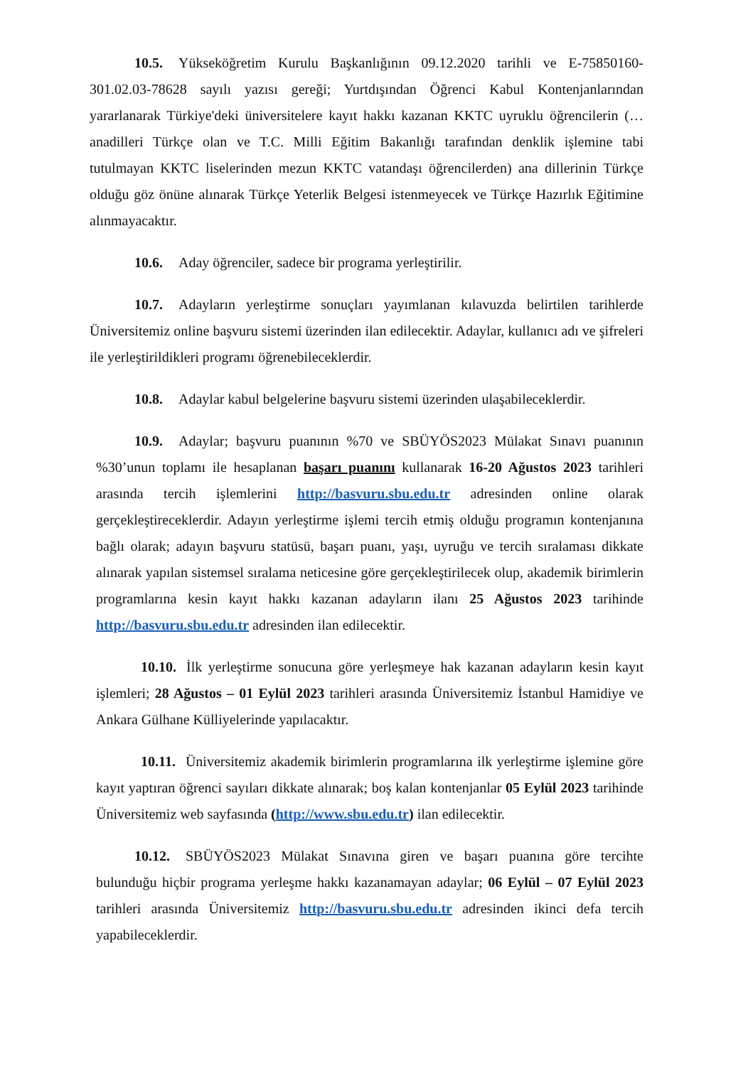10.5. Yükseköğretim Kurulu Başkanlığının 09.12.2020 tarihli ve E-75850160-301.02.03-78628 sayılı yazısı gereği; Yurtdışından Öğrenci Kabul Kontenjanlarından yararlanarak Türkiye'deki üniversitelere kayıt hakkı kazanan KKTC uyruklu öğrencilerin (…anadilleri Türkçe olan ve T.C. Milli Eğitim Bakanlığı tarafından denklik işlemine tabi tutulmayan KKTC liselerinden mezun KKTC vatandaşı öğrencilerden) ana dillerinin Türkçe olduğu göz önüne alınarak Türkçe Yeterlik Belgesi istenmeyecek ve Türkçe Hazırlık Eğitimine alınmayacaktır.
10.6. Aday öğrenciler, sadece bir programa yerleştirilir.
10.7. Adayların yerleştirme sonuçları yayımlanan kılavuzda belirtilen tarihlerde Üniversitemiz online başvuru sistemi üzerinden ilan edilecektir. Adaylar, kullanıcı adı ve şifreleri ile yerleştirildikleri programı öğrenebileceklerdir.
10.8. Adaylar kabul belgelerine başvuru sistemi üzerinden ulaşabileceklerdir.
10.9. Adaylar; başvuru puanının %70 ve SBÜYÖS2023 Mülakat Sınavı puanının %30’unun toplamı ile hesaplanan başarı puanını kullanarak 16-20 Ağustos 2023 tarihleri arasında tercih işlemlerini http://basvuru.sbu.edu.tr adresinden online olarak gerçekleştireceklerdir. Adayın yerleştirme işlemi tercih etmiş olduğu programın kontenjanına bağlı olarak; adayın başvuru statüsü, başarı puanı, yaşı, uyruğu ve tercih sıralaması dikkate alınarak yapılan sistemsel sıralama neticesine göre gerçekleştirilecek olup, akademik birimlerin programlarına kesin kayıt hakkı kazanan adayların ilanı 25 Ağustos 2023 tarihinde http://basvuru.sbu.edu.tr adresinden ilan edilecektir.
10.10. İlk yerleştirme sonucuna göre yerleşmeye hak kazanan adayların kesin kayıt işlemleri; 28 Ağustos – 01 Eylül 2023 tarihleri arasında Üniversitemiz İstanbul Hamidiye ve Ankara Gülhane Külliyelerinde yapılacaktır.
10.11. Üniversitemiz akademik birimlerin programlarına ilk yerleştirme işlemine göre kayıt yaptıran öğrenci sayıları dikkate alınarak; boş kalan kontenjanlar 05 Eylül 2023 tarihinde Üniversitemiz web sayfasında (http://www.sbu.edu.tr) ilan edilecektir.
10.12. SBÜYÖS2023 Mülakat Sınavına giren ve başarı puanına göre tercihte bulunduğu hiçbir programa yerleşme hakkı kazanamayan adaylar; 06 Eylül – 07 Eylül 2023 tarihleri arasında Üniversitemiz http://basvuru.sbu.edu.tr adresinden ikinci defa tercih yapabileceklerdir.